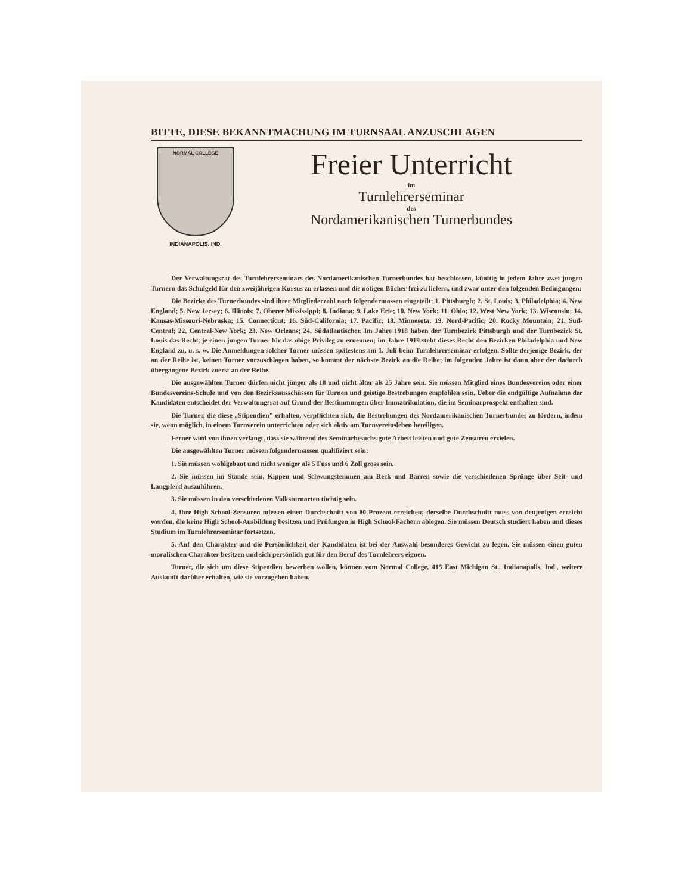BITTE, DIESE BEKANNTMACHUNG IM TURNSAAL ANZUSCHLAGEN
NORMAL COLLEGE
INDIANAPOLIS. IND.
Freier Unterricht
im
Turnlehrerseminar
des
Nordamerikanischen Turnerbundes
Der Verwaltungsrat des Turnlehrerseminars des Nordamerikanischen Turnerbundes hat beschlossen, künftig in jedem Jahre zwei jungen Turnern das Schulgeld für den zweijährigen Kursus zu erlassen und die nötigen Bücher frei zu liefern, und zwar unter den folgenden Bedingungen:
Die Bezirke des Turnerbundes sind ihrer Mitgliederzahl nach folgendermassen eingeteilt: 1. Pittsburgh; 2. St. Louis; 3. Philadelphia; 4. New England; 5. New Jersey; 6. Illinois; 7. Oberer Mississippi; 8. Indiana; 9. Lake Erie; 10. New York; 11. Ohio; 12. West New York; 13. Wisconsin; 14. Kansas-Missouri-Nebraska; 15. Connecticut; 16. Süd-California; 17. Pacific; 18. Minnesota; 19. Nord-Pacific; 20. Rocky Mountain; 21. Süd-Central; 22. Central-New York; 23. New Orleans; 24. Südatlantischer. Im Jahre 1918 haben der Turnbezirk Pittsburgh und der Turnbezirk St. Louis das Recht, je einen jungen Turner für das obige Privileg zu ernennen; im Jahre 1919 steht dieses Recht den Bezirken Philadelphia und New England zu, u. s. w. Die Anmeldungen solcher Turner müssen spätestens am 1. Juli beim Turnlehrerseminar erfolgen. Sollte derjenige Bezirk, der an der Reihe ist, keinen Turner vorzuschlagen haben, so kommt der nächste Bezirk an die Reihe; im folgenden Jahre ist dann aber der dadurch übergangene Bezirk zuerst an der Reihe.
Die ausgewählten Turner dürfen nicht jünger als 18 und nicht älter als 25 Jahre sein. Sie müssen Mitglied eines Bundesvereins oder einer Bundesvereins-Schule und von den Bezirksausschüssen für Turnen und geistige Bestrebungen empfohlen sein. Ueber die endgültige Aufnahme der Kandidaten entscheidet der Verwaltungsrat auf Grund der Bestimmungen über Immatrikulation, die im Seminarprospekt enthalten sind.
Die Turner, die diese „Stipendien" erhalten, verpflichten sich, die Bestrebungen des Nordamerikanischen Turnerbundes zu fördern, indem sie, wenn möglich, in einem Turnverein unterrichten oder sich aktiv am Turnvereinsleben beteiligen.
Ferner wird von ihnen verlangt, dass sie während des Seminarbesuchs gute Arbeit leisten und gute Zensuren erzielen.
Die ausgewählten Turner müssen folgendermassen qualifiziert sein:
1. Sie müssen wohlgebaut und nicht weniger als 5 Fuss und 6 Zoll gross sein.
2. Sie müssen im Stande sein, Kippen und Schwungstemmen am Reck und Barren sowie die verschiedenen Sprünge über Seit- und Langpferd auszuführen.
3. Sie müssen in den verschiedenen Volksturnarten tüchtig sein.
4. Ihre High School-Zensuren müssen einen Durchschnitt von 80 Prozent erreichen; derselbe Durchschnitt muss von denjenigen erreicht werden, die keine High School-Ausbildung besitzen und Prüfungen in High School-Fächern ablegen. Sie müssen Deutsch studiert haben und dieses Studium im Turnlehrerseminar fortsetzen.
5. Auf den Charakter und die Persönlichkeit der Kandidaten ist bei der Auswahl besonderes Gewicht zu legen. Sie müssen einen guten moralischen Charakter besitzen und sich persönlich gut für den Beruf des Turnlehrers eignen.
Turner, die sich um diese Stipendien bewerben wollen, können vom Normal College, 415 East Michigan St., Indianapolis, Ind., weitere Auskunft darüber erhalten, wie sie vorzugehen haben.